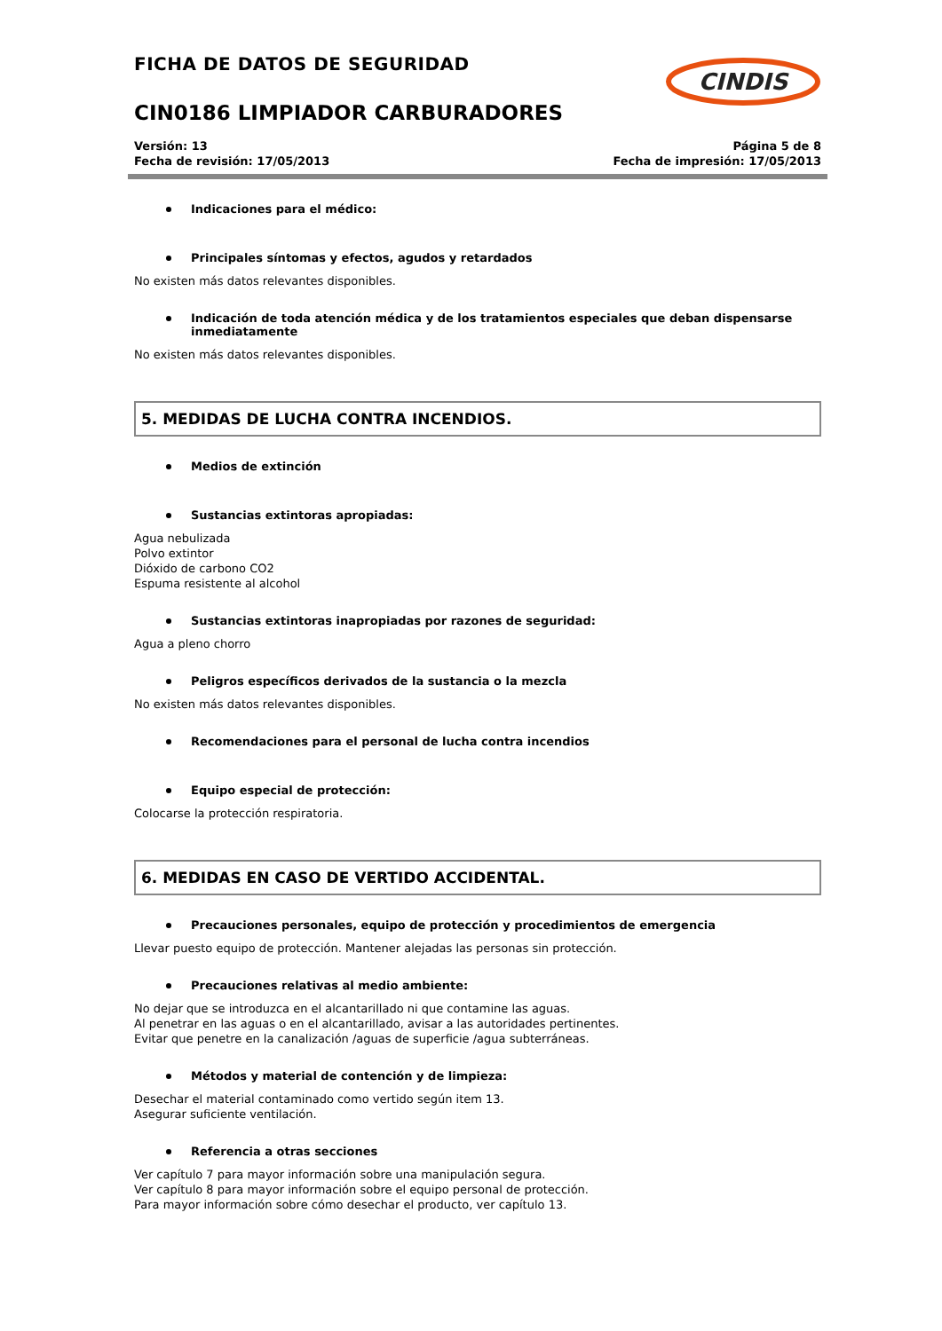CINDIS
FICHA DE DATOS DE SEGURIDAD
CIN0186 LIMPIADOR CARBURADORES
Versión: 13
Fecha de revisión: 17/05/2013
Página 5 de 8
Fecha de impresión: 17/05/2013
Indicaciones para el médico:
Principales síntomas y efectos, agudos y retardados
No existen más datos relevantes disponibles.
Indicación de toda atención médica y de los tratamientos especiales que deban dispensarse inmediatamente
No existen más datos relevantes disponibles.
5. MEDIDAS DE LUCHA CONTRA INCENDIOS.
Medios de extinción
Sustancias extintoras apropiadas:
Agua nebulizada
Polvo extintor
Dióxido de carbono CO2
Espuma resistente al alcohol
Sustancias extintoras inapropiadas por razones de seguridad:
Agua a pleno chorro
Peligros específicos derivados de la sustancia o la mezcla
No existen más datos relevantes disponibles.
Recomendaciones para el personal de lucha contra incendios
Equipo especial de protección:
Colocarse la protección respiratoria.
6. MEDIDAS EN CASO DE VERTIDO ACCIDENTAL.
Precauciones personales, equipo de protección y procedimientos de emergencia
Llevar puesto equipo de protección. Mantener alejadas las personas sin protección.
Precauciones relativas al medio ambiente:
No dejar que se introduzca en el alcantarillado ni que contamine las aguas.
Al penetrar en las aguas o en el alcantarillado, avisar a las autoridades pertinentes.
Evitar que penetre en la canalización /aguas de superficie /agua subterráneas.
Métodos y material de contención y de limpieza:
Desechar el material contaminado como vertido según item 13.
Asegurar suficiente ventilación.
Referencia a otras secciones
Ver capítulo 7 para mayor información sobre una manipulación segura.
Ver capítulo 8 para mayor información sobre el equipo personal de protección.
Para mayor información sobre cómo desechar el producto, ver capítulo 13.